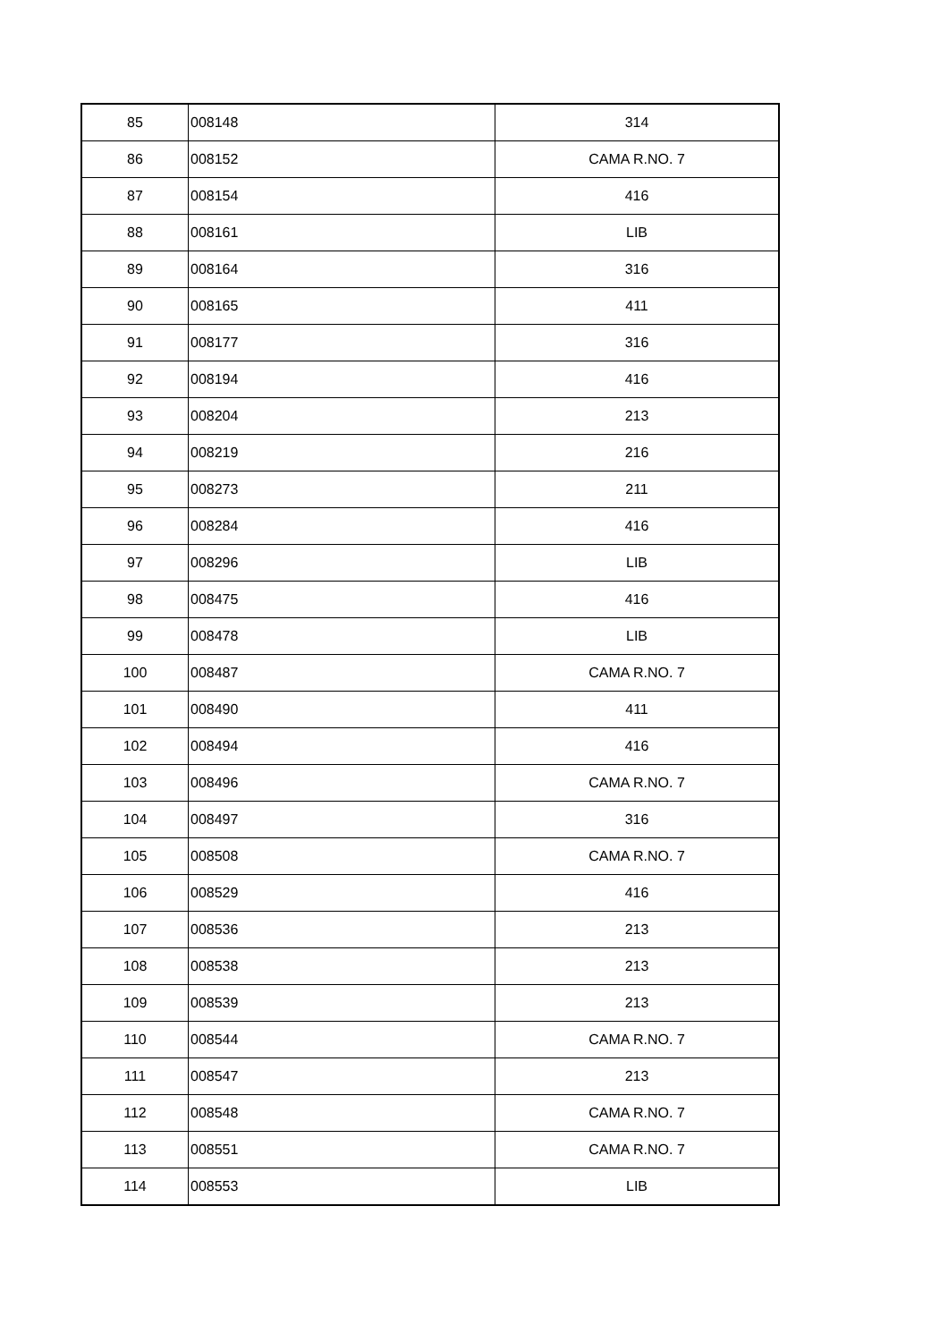| 85 | 008148 | 314 |
| 86 | 008152 | CAMA R.NO. 7 |
| 87 | 008154 | 416 |
| 88 | 008161 | LIB |
| 89 | 008164 | 316 |
| 90 | 008165 | 411 |
| 91 | 008177 | 316 |
| 92 | 008194 | 416 |
| 93 | 008204 | 213 |
| 94 | 008219 | 216 |
| 95 | 008273 | 211 |
| 96 | 008284 | 416 |
| 97 | 008296 | LIB |
| 98 | 008475 | 416 |
| 99 | 008478 | LIB |
| 100 | 008487 | CAMA R.NO. 7 |
| 101 | 008490 | 411 |
| 102 | 008494 | 416 |
| 103 | 008496 | CAMA R.NO. 7 |
| 104 | 008497 | 316 |
| 105 | 008508 | CAMA R.NO. 7 |
| 106 | 008529 | 416 |
| 107 | 008536 | 213 |
| 108 | 008538 | 213 |
| 109 | 008539 | 213 |
| 110 | 008544 | CAMA R.NO. 7 |
| 111 | 008547 | 213 |
| 112 | 008548 | CAMA R.NO. 7 |
| 113 | 008551 | CAMA R.NO. 7 |
| 114 | 008553 | LIB |